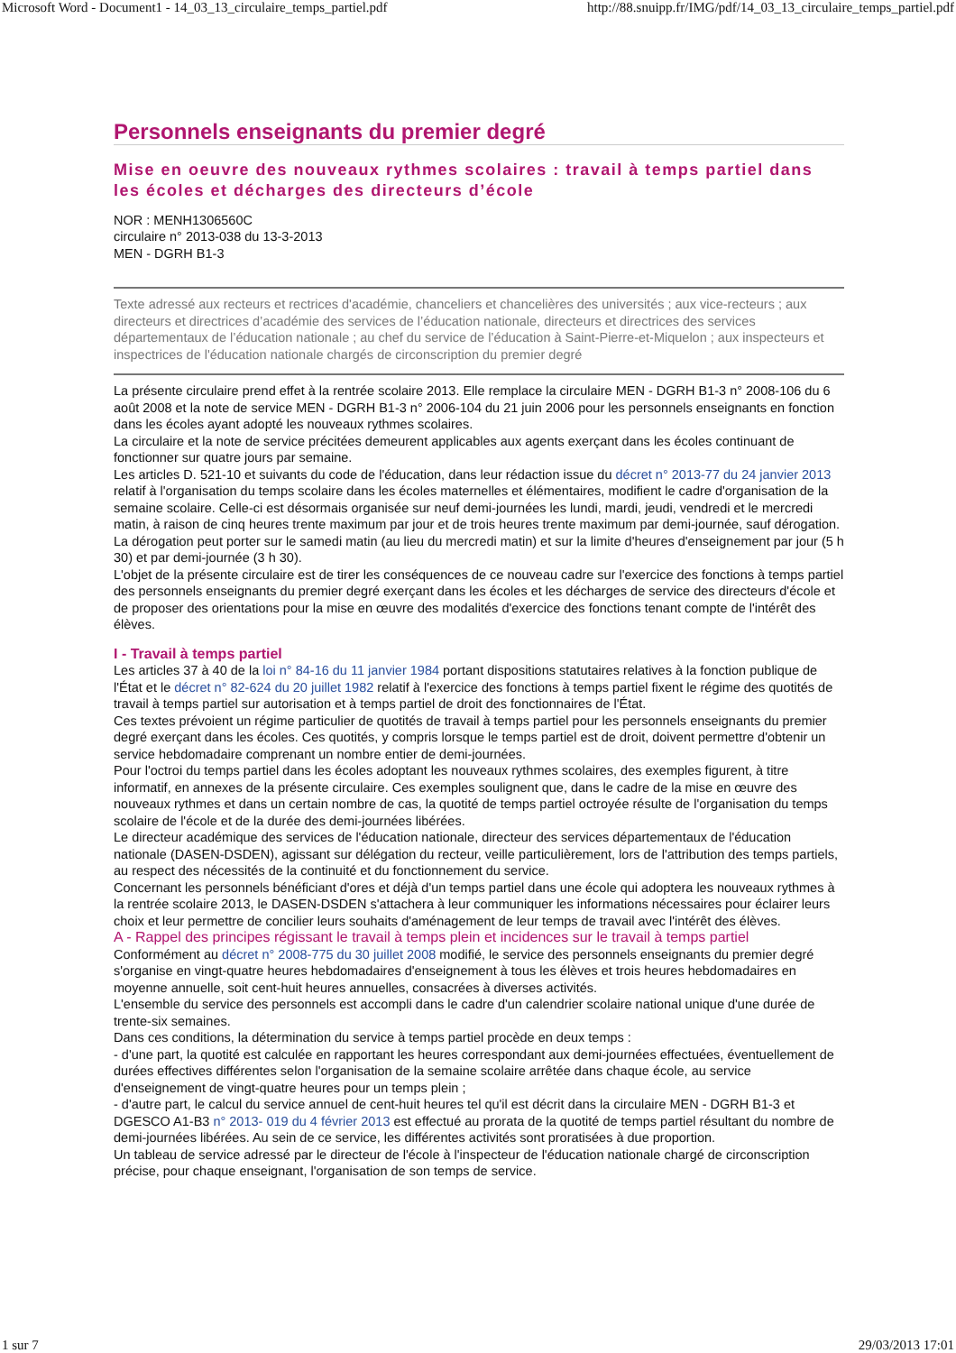Microsoft Word - Document1 - 14_03_13_circulaire_temps_partiel.pdf http://88.snuipp.fr/IMG/pdf/14_03_13_circulaire_temps_partiel.pdf
Personnels enseignants du premier degré
Mise en oeuvre des nouveaux rythmes scolaires : travail à temps partiel dans les écoles et décharges des directeurs d’école
NOR : MENH1306560C
circulaire n° 2013-038 du 13-3-2013
MEN - DGRH B1-3
Texte adressé aux recteurs et rectrices d'académie, chanceliers et chancelières des universités ; aux vice-recteurs ; aux directeurs et directrices d’académie des services de l’éducation nationale, directeurs et directrices des services départementaux de l’éducation nationale ; au chef du service de l’éducation à Saint-Pierre-et-Miquelon ; aux inspecteurs et inspectrices de l'éducation nationale chargés de circonscription du premier degré
La présente circulaire prend effet à la rentrée scolaire 2013. Elle remplace la circulaire MEN - DGRH B1-3 n° 2008-106 du 6 août 2008 et la note de service MEN - DGRH B1-3 n° 2006-104 du 21 juin 2006 pour les personnels enseignants en fonction dans les écoles ayant adopté les nouveaux rythmes scolaires.
La circulaire et la note de service précitées demeurent applicables aux agents exerçant dans les écoles continuant de fonctionner sur quatre jours par semaine.
Les articles D. 521-10 et suivants du code de l'éducation, dans leur rédaction issue du décret n° 2013-77 du 24 janvier 2013 relatif à l'organisation du temps scolaire dans les écoles maternelles et élémentaires, modifient le cadre d'organisation de la semaine scolaire. Celle-ci est désormais organisée sur neuf demi-journées les lundi, mardi, jeudi, vendredi et le mercredi matin, à raison de cinq heures trente maximum par jour et de trois heures trente maximum par demi-journée, sauf dérogation. La dérogation peut porter sur le samedi matin (au lieu du mercredi matin) et sur la limite d'heures d'enseignement par jour (5 h 30) et par demi-journée (3 h 30).
L'objet de la présente circulaire est de tirer les conséquences de ce nouveau cadre sur l'exercice des fonctions à temps partiel des personnels enseignants du premier degré exerçant dans les écoles et les décharges de service des directeurs d'école et de proposer des orientations pour la mise en œuvre des modalités d'exercice des fonctions tenant compte de l'intérêt des élèves.
I - Travail à temps partiel
Les articles 37 à 40 de la loi n° 84-16 du 11 janvier 1984 portant dispositions statutaires relatives à la fonction publique de l'État et le décret n° 82-624 du 20 juillet 1982 relatif à l'exercice des fonctions à temps partiel fixent le régime des quotités de travail à temps partiel sur autorisation et à temps partiel de droit des fonctionnaires de l'État.
Ces textes prévoient un régime particulier de quotités de travail à temps partiel pour les personnels enseignants du premier degré exerçant dans les écoles. Ces quotités, y compris lorsque le temps partiel est de droit, doivent permettre d'obtenir un service hebdomadaire comprenant un nombre entier de demi-journées.
Pour l'octroi du temps partiel dans les écoles adoptant les nouveaux rythmes scolaires, des exemples figurent, à titre informatif, en annexes de la présente circulaire. Ces exemples soulignent que, dans le cadre de la mise en œuvre des nouveaux rythmes et dans un certain nombre de cas, la quotité de temps partiel octroyée résulte de l'organisation du temps scolaire de l'école et de la durée des demi-journées libérées.
Le directeur académique des services de l'éducation nationale, directeur des services départementaux de l'éducation nationale (DASEN-DSDEN), agissant sur délégation du recteur, veille particulièrement, lors de l'attribution des temps partiels, au respect des nécessités de la continuité et du fonctionnement du service.
Concernant les personnels bénéficiant d'ores et déjà d'un temps partiel dans une école qui adoptera les nouveaux rythmes à la rentrée scolaire 2013, le DASEN-DSDEN s'attachera à leur communiquer les informations nécessaires pour éclairer leurs choix et leur permettre de concilier leurs souhaits d'aménagement de leur temps de travail avec l'intérêt des élèves.
A - Rappel des principes régissant le travail à temps plein et incidences sur le travail à temps partiel
Conformément au décret n° 2008-775 du 30 juillet 2008 modifié, le service des personnels enseignants du premier degré s'organise en vingt-quatre heures hebdomadaires d'enseignement à tous les élèves et trois heures hebdomadaires en moyenne annuelle, soit cent-huit heures annuelles, consacrées à diverses activités.
L'ensemble du service des personnels est accompli dans le cadre d'un calendrier scolaire national unique d'une durée de trente-six semaines.
Dans ces conditions, la détermination du service à temps partiel procède en deux temps :
- d'une part, la quotité est calculée en rapportant les heures correspondant aux demi-journées effectuées, éventuellement de durées effectives différentes selon l'organisation de la semaine scolaire arrêtée dans chaque école, au service d'enseignement de vingt-quatre heures pour un temps plein ;
- d'autre part, le calcul du service annuel de cent-huit heures tel qu'il est décrit dans la circulaire MEN - DGRH B1-3 et DGESCO A1-B3 n° 2013- 019 du 4 février 2013 est effectué au prorata de la quotité de temps partiel résultant du nombre de demi-journées libérées. Au sein de ce service, les différentes activités sont proratisées à due proportion.
Un tableau de service adressé par le directeur de l'école à l'inspecteur de l'éducation nationale chargé de circonscription précise, pour chaque enseignant, l'organisation de son temps de service.
1 sur 7 29/03/2013 17:01